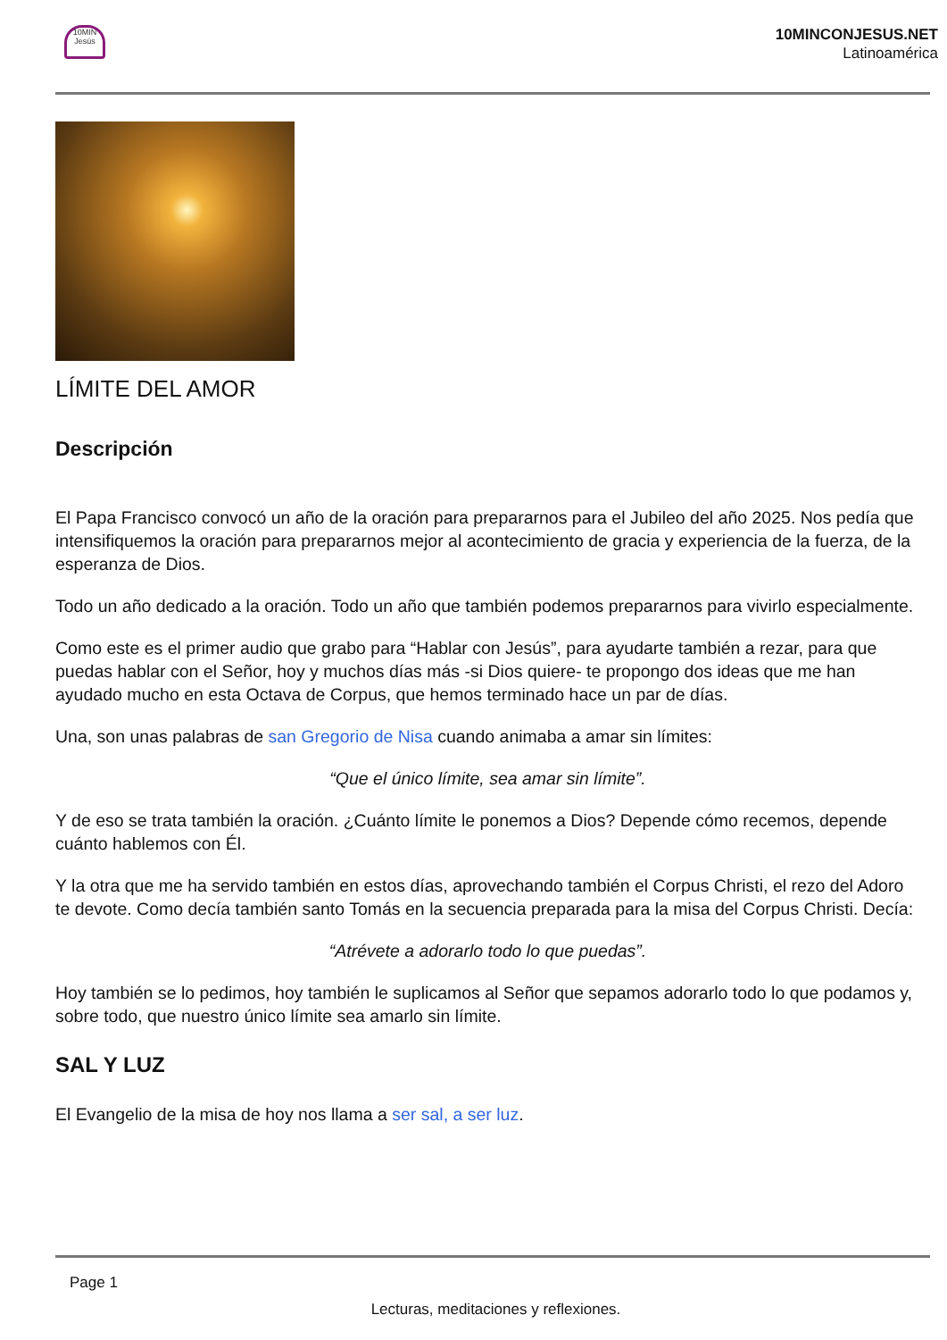10MIN Jesús
10MINCONJESUS.NET
Latinoamérica
LÍMITE DEL AMOR
Descripción
El Papa Francisco convocó un año de la oración para prepararnos para el Jubileo del año 2025. Nos pedía que intensifiquemos la oración para prepararnos mejor al acontecimiento de gracia y experiencia de la fuerza, de la esperanza de Dios.
Todo un año dedicado a la oración. Todo un año que también podemos prepararnos para vivirlo especialmente.
Como este es el primer audio que grabo para “Hablar con Jesús”, para ayudarte también a rezar, para que puedas hablar con el Señor, hoy y muchos días más -si Dios quiere- te propongo dos ideas que me han ayudado mucho en esta Octava de Corpus, que hemos terminado hace un par de días.
Una, son unas palabras de san Gregorio de Nisa cuando animaba a amar sin límites:
“Que el único límite, sea amar sin límite”.
Y de eso se trata también la oración. ¿Cuánto límite le ponemos a Dios? Depende cómo recemos, depende cuánto hablemos con Él.
Y la otra que me ha servido también en estos días, aprovechando también el Corpus Christi, el rezo del Adoro te devote. Como decía también santo Tomás en la secuencia preparada para la misa del Corpus Christi. Decía:
“Atrévete a adorarlo todo lo que puedas”.
Hoy también se lo pedimos, hoy también le suplicamos al Señor que sepamos adorarlo todo lo que podamos y, sobre todo, que nuestro único límite sea amarlo sin límite.
SAL Y LUZ
El Evangelio de la misa de hoy nos llama a ser sal, a ser luz.
Page 1
Lecturas, meditaciones y reflexiones.